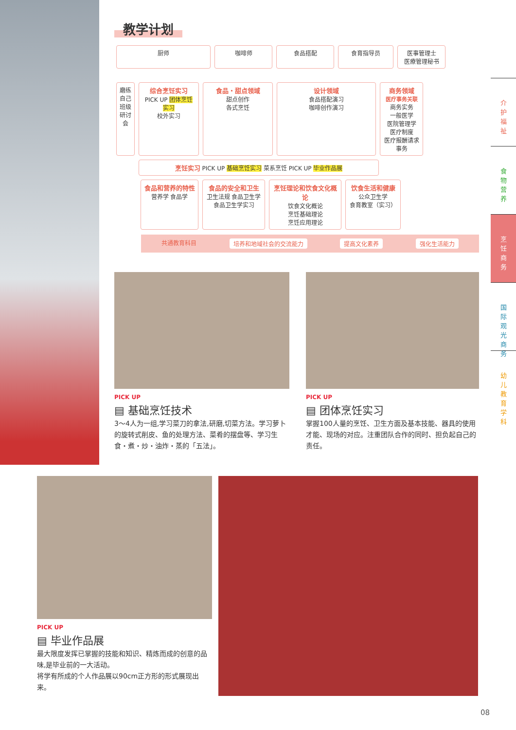介
护
福
祉
食
物
营
养
烹
饪
商
务
国
际
观
光
商
务
幼
儿
教
育
学
科
教学计划
厨师
咖啡师
食品搭配
食育指导员
医事管理士
医療管理秘书
磨练自己 班级研讨会
综合烹饪实习
PICK UP 团体烹饪实习
校外实习
食品・甜点领域
甜点创作
各式烹饪
设计领域
食品搭配演习
咖啡创作演习
商务领域
医疗事务关联
商务实务
一般医学
医院管理学
医疗制度
医疗报酬请求事务
烹饪实习 PICK UP 基础烹饪实习 菜系烹饪 PICK UP 毕业作品展
食品和营养的特性
营养学 食品学
食品的安全和卫生
卫生法规 食品卫生学
食品卫生学实习
烹饪理论和饮食文化概论
饮食文化概论
烹饪基础理论
烹饪应用理论
饮食生活和健康
公众卫生学
食育教室（实习）
共通教育科目 培养和地域社会的交流能力 提高文化素养 强化生活能力
PICK UP
▤ 基础烹饪技术
3～4人为一组,学习菜刀的拿法,研磨,切菜方法。学习萝卜的旋转式削皮、鱼的处理方法、菜肴的摆盘等、学习生食・煮・炒・油炸・蒸的「五法」。
PICK UP
▤ 团体烹饪实习
掌握100人量的烹饪、卫生方面及基本技能、器具的使用才能、现场的对应。注重团队合作的同时、担负起自己的责任。
PICK UP
▤ 毕业作品展
最大限度发挥已掌握的技能和知识、精炼而成的创意的品味,是毕业前的一大活动。
将学有所成的个人作品展以90cm正方形的形式展现出来。
08